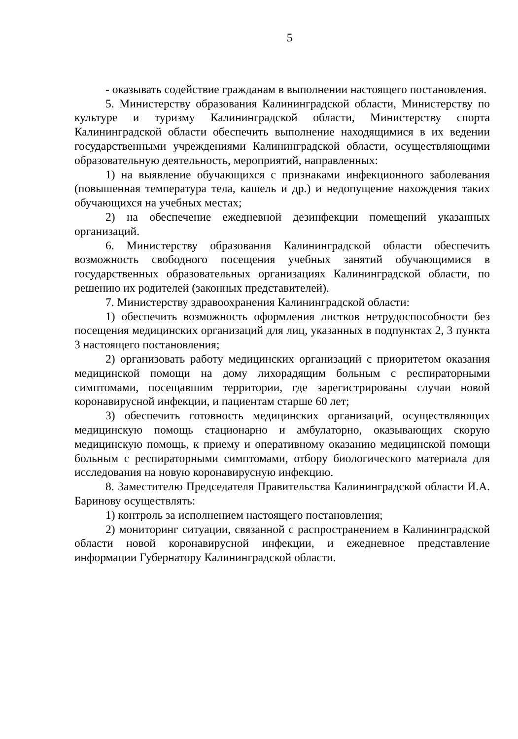5
- оказывать содействие гражданам в выполнении настоящего постановления.
5. Министерству образования Калининградской области, Министерству по культуре и туризму Калининградской области, Министерству спорта Калининградской области обеспечить выполнение находящимися в их ведении государственными учреждениями Калининградской области, осуществляющими образовательную деятельность, мероприятий, направленных:
1) на выявление обучающихся с признаками инфекционного заболевания (повышенная температура тела, кашель и др.) и недопущение нахождения таких обучающихся на учебных местах;
2) на обеспечение ежедневной дезинфекции помещений указанных организаций.
6. Министерству образования Калининградской области обеспечить возможность свободного посещения учебных занятий обучающимися в государственных образовательных организациях Калининградской области, по решению их родителей (законных представителей).
7. Министерству здравоохранения Калининградской области:
1) обеспечить возможность оформления листков нетрудоспособности без посещения медицинских организаций для лиц, указанных в подпунктах 2, 3 пункта 3 настоящего постановления;
2) организовать работу медицинских организаций с приоритетом оказания медицинской помощи на дому лихорадящим больным с респираторными симптомами, посещавшим территории, где зарегистрированы случаи новой коронавирусной инфекции, и пациентам старше 60 лет;
3) обеспечить готовность медицинских организаций, осуществляющих медицинскую помощь стационарно и амбулаторно, оказывающих скорую медицинскую помощь, к приему и оперативному оказанию медицинской помощи больным с респираторными симптомами, отбору биологического материала для исследования на новую коронавирусную инфекцию.
8. Заместителю Председателя Правительства Калининградской области И.А. Баринову осуществлять:
1) контроль за исполнением настоящего постановления;
2) мониторинг ситуации, связанной с распространением в Калининградской области новой коронавирусной инфекции, и ежедневное представление информации Губернатору Калининградской области.